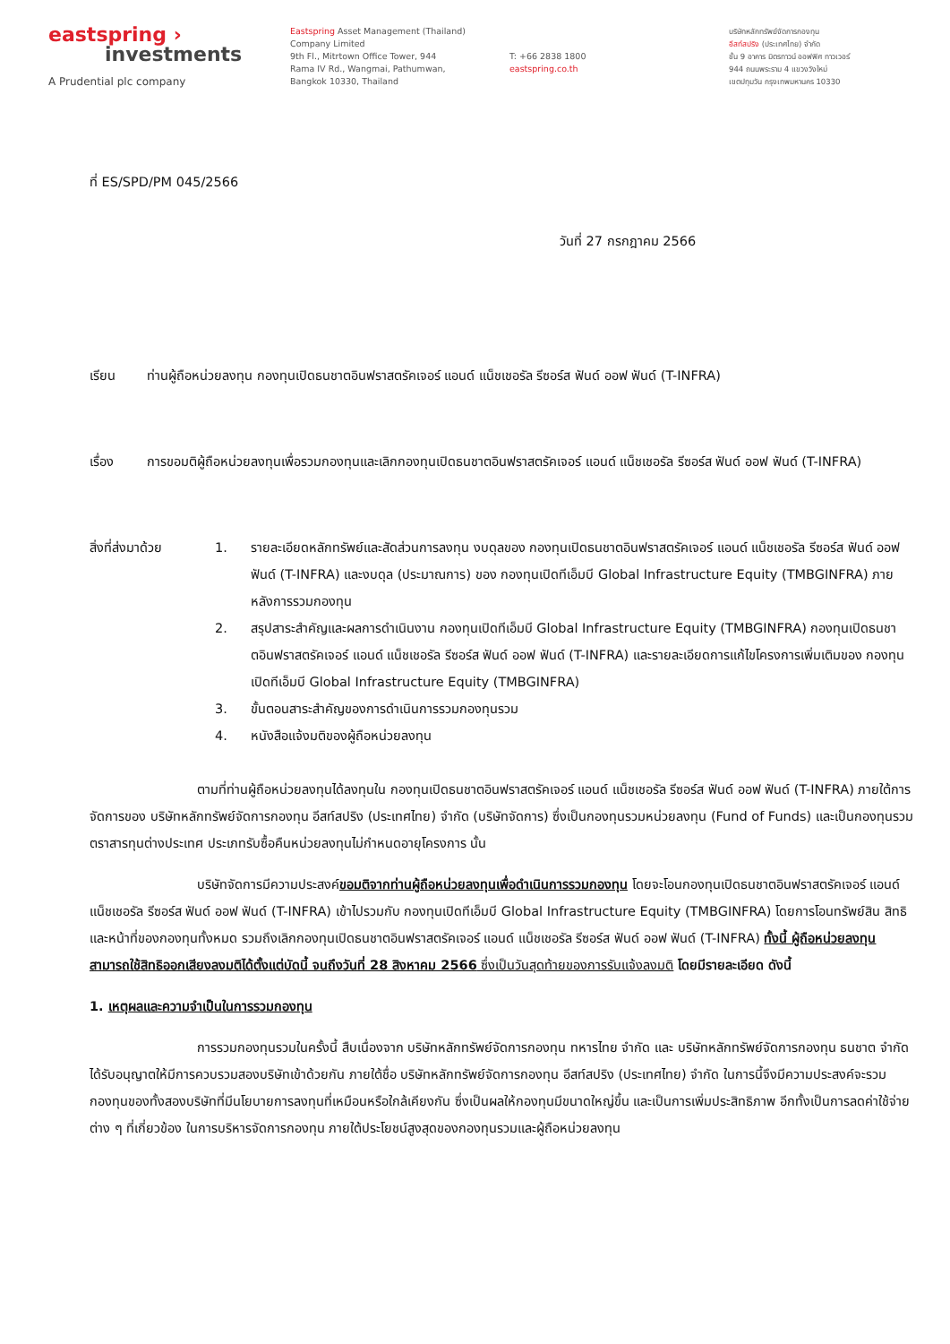eastspring ›
investments
A Prudential plc company
Eastspring Asset Management (Thailand)
Company Limited
9th Fl., Mitrtown Office Tower, 944
Rama IV Rd., Wangmai, Pathumwan,
Bangkok 10330, Thailand
T: +66 2838 1800
eastspring.co.th
บริษัทหลักทรัพย์จัดการกองทุน
อีสท์สปริง (ประเทศไทย) จำกัด
ชั้น 9 อาคาร มิตรทาวน์ ออฟฟิศ ทาวเวอร์
944 ถนนพระราม 4 แขวงวังใหม่
เขตปทุมวัน กรุงเทพมหานคร 10330
ที่ ES/SPD/PM 045/2566
วันที่ 27 กรกฎาคม 2566
เรียน ท่านผู้ถือหน่วยลงทุน กองทุนเปิดธนชาตอินฟราสตรัคเจอร์ แอนด์ แน็ชเชอรัล รีซอร์ส ฟันด์ ออฟ ฟันด์ (T-INFRA)
เรื่อง การขอมติผู้ถือหน่วยลงทุนเพื่อรวมกองทุนและเลิกกองทุนเปิดธนชาตอินฟราสตรัคเจอร์ แอนด์ แน็ชเชอรัล รีซอร์ส ฟันด์ ออฟ ฟันด์ (T-INFRA)
สิ่งที่ส่งมาด้วย 1. รายละเอียดหลักทรัพย์และสัดส่วนการลงทุน งบดุลของ กองทุนเปิดธนชาตอินฟราสตรัคเจอร์ แอนด์ แน็ชเชอรัล รีซอร์ส ฟันด์ ออฟ ฟันด์ (T-INFRA) และงบดุล (ประมาณการ) ของ กองทุนเปิดทีเอ็มบี Global Infrastructure Equity (TMBGINFRA) ภายหลังการรวมกองทุน
2. สรุปสาระสำคัญและผลการดำเนินงาน กองทุนเปิดทีเอ็มบี Global Infrastructure Equity (TMBGINFRA) กองทุนเปิดธนชาตอินฟราสตรัคเจอร์ แอนด์ แน็ชเชอรัล รีซอร์ส ฟันด์ ออฟ ฟันด์ (T-INFRA) และรายละเอียดการแก้ไขโครงการเพิ่มเติมของ กองทุนเปิดทีเอ็มบี Global Infrastructure Equity (TMBGINFRA)
3. ขั้นตอนสาระสำคัญของการดำเนินการรวมกองทุนรวม
4. หนังสือแจ้งมติของผู้ถือหน่วยลงทุน
ตามที่ท่านผู้ถือหน่วยลงทุนได้ลงทุนใน กองทุนเปิดธนชาตอินฟราสตรัคเจอร์ แอนด์ แน็ชเชอรัล รีซอร์ส ฟันด์ ออฟ ฟันด์ (T-INFRA) ภายใต้การจัดการของ บริษัทหลักทรัพย์จัดการกองทุน อีสท์สปริง (ประเทศไทย) จำกัด (บริษัทจัดการ) ซึ่งเป็นกองทุนรวมหน่วยลงทุน (Fund of Funds) และเป็นกองทุนรวมตราสารทุนต่างประเทศ ประเภทรับซื้อคืนหน่วยลงทุนไม่กำหนดอายุโครงการ นั้น
บริษัทจัดการมีความประสงค์ขอมติจากท่านผู้ถือหน่วยลงทุนเพื่อดำเนินการรวมกองทุน โดยจะโอนกองทุนเปิดธนชาตอินฟราสตรัคเจอร์ แอนด์ แน็ชเชอรัล รีซอร์ส ฟันด์ ออฟ ฟันด์ (T-INFRA) เข้าไปรวมกับ กองทุนเปิดทีเอ็มบี Global Infrastructure Equity (TMBGINFRA) โดยการโอนทรัพย์สิน สิทธิ และหน้าที่ของกองทุนทั้งหมด รวมถึงเลิกกองทุนเปิดธนชาตอินฟราสตรัคเจอร์ แอนด์ แน็ชเชอรัล รีซอร์ส ฟันด์ ออฟ ฟันด์ (T-INFRA) ทั้งนี้ ผู้ถือหน่วยลงทุนสามารถใช้สิทธิออกเสียงลงมติได้ตั้งแต่บัดนี้ จนถึงวันที่ 28 สิงหาคม 2566 ซึ่งเป็นวันสุดท้ายของการรับแจ้งลงมติ โดยมีรายละเอียด ดังนี้
1. เหตุผลและความจำเป็นในการรวมกองทุน
การรวมกองทุนรวมในครั้งนี้ สืบเนื่องจาก บริษัทหลักทรัพย์จัดการกองทุน ทหารไทย จำกัด และ บริษัทหลักทรัพย์จัดการกองทุน ธนชาต จำกัด ได้รับอนุญาตให้มีการควบรวมสองบริษัทเข้าด้วยกัน ภายใต้ชื่อ บริษัทหลักทรัพย์จัดการกองทุน อีสท์สปริง (ประเทศไทย) จำกัด ในการนี้จึงมีความประสงค์จะรวมกองทุนของทั้งสองบริษัทที่มีนโยบายการลงทุนที่เหมือนหรือใกล้เคียงกัน ซึ่งเป็นผลให้กองทุนมีขนาดใหญ่ขึ้น และเป็นการเพิ่มประสิทธิภาพ อีกทั้งเป็นการลดค่าใช้จ่ายต่าง ๆ ที่เกี่ยวข้อง ในการบริหารจัดการกองทุน ภายใต้ประโยชน์สูงสุดของกองทุนรวมและผู้ถือหน่วยลงทุน